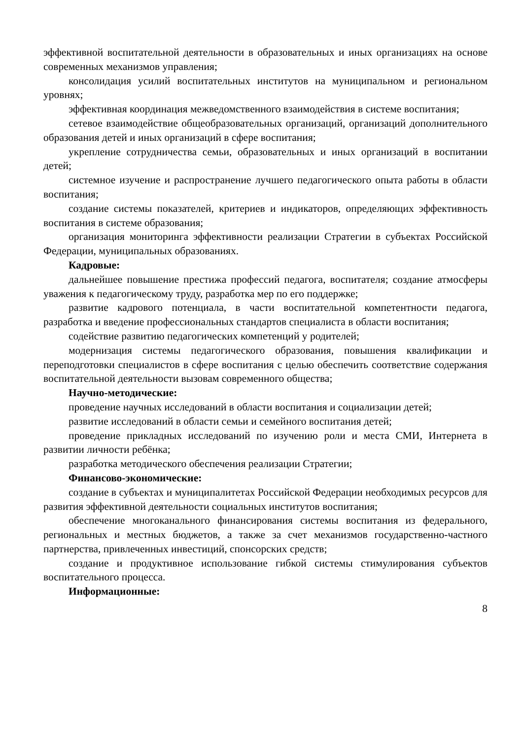эффективной воспитательной деятельности в образовательных и иных организациях на основе современных механизмов управления;
консолидация усилий воспитательных институтов на муниципальном и региональном уровнях;
эффективная координация межведомственного взаимодействия в системе воспитания;
сетевое взаимодействие общеобразовательных организаций, организаций дополнительного образования детей и иных организаций в сфере воспитания;
укрепление сотрудничества семьи, образовательных и иных организаций в воспитании детей;
системное изучение и распространение лучшего педагогического опыта работы в области воспитания;
создание системы показателей, критериев и индикаторов, определяющих эффективность воспитания в системе образования;
организация мониторинга эффективности реализации Стратегии в субъектах Российской Федерации, муниципальных образованиях.
Кадровые:
дальнейшее повышение престижа профессий педагога, воспитателя; создание атмосферы уважения к педагогическому труду, разработка мер по его поддержке;
развитие кадрового потенциала, в части воспитательной компетентности педагога, разработка и введение профессиональных стандартов специалиста в области воспитания;
содействие развитию педагогических компетенций у родителей;
модернизация системы педагогического образования, повышения квалификации и переподготовки специалистов в сфере воспитания с целью обеспечить соответствие содержания воспитательной деятельности вызовам современного общества;
Научно-методические:
проведение научных исследований в области воспитания и социализации детей;
развитие исследований в области семьи и семейного воспитания детей;
проведение прикладных исследований по изучению роли и места СМИ, Интернета в развитии личности ребёнка;
разработка методического обеспечения реализации Стратегии;
Финансово-экономические:
создание в субъектах и муниципалитетах Российской Федерации необходимых ресурсов для развития эффективной деятельности социальных институтов воспитания;
обеспечение многоканального финансирования системы воспитания из федерального, региональных и местных бюджетов, а также за счет механизмов государственно-частного партнерства, привлеченных инвестиций, спонсорских средств;
создание и продуктивное использование гибкой системы стимулирования субъектов воспитательного процесса.
Информационные:
8